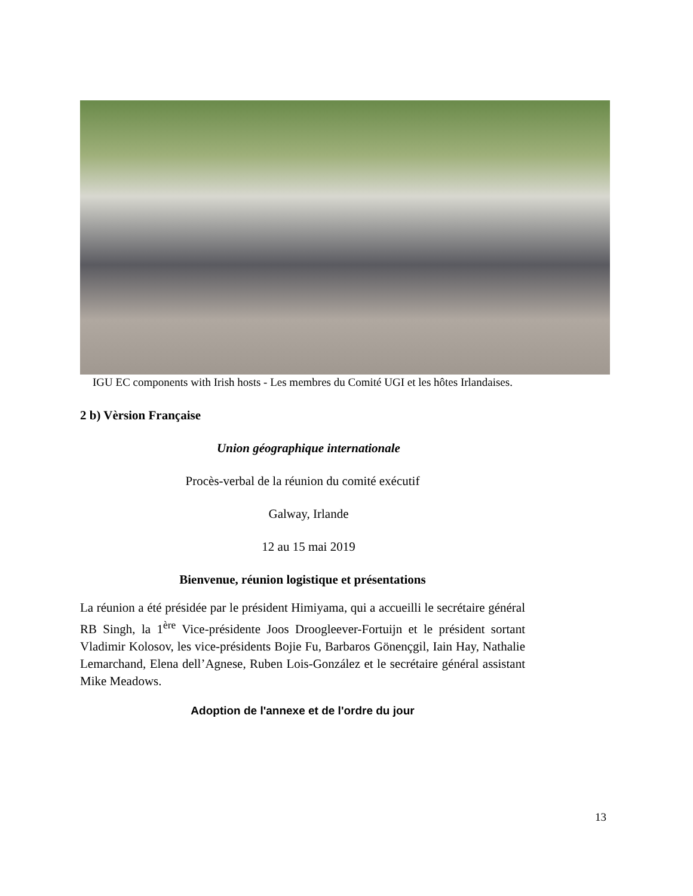IGU EC components with Irish hosts - Les membres du Comité UGI et les hôtes Irlandaises.
2 b) Vèrsion Française
Union géographique internationale
Procès-verbal de la réunion du comité exécutif
Galway, Irlande
12 au 15 mai 2019
Bienvenue, réunion logistique et présentations
La réunion a été présidée par le président Himiyama, qui a accueilli le secrétaire général RB Singh, la 1<sup>ère</sup> Vice-présidente Joos Droogleever-Fortuijn et le président sortant Vladimir Kolosov, les vice-présidents Bojie Fu, Barbaros Gönençgil, Iain Hay, Nathalie Lemarchand, Elena dell’Agnese, Ruben Lois-González et le secrétaire général assistant Mike Meadows.
Adoption de l'annexe et de l'ordre du jour
13